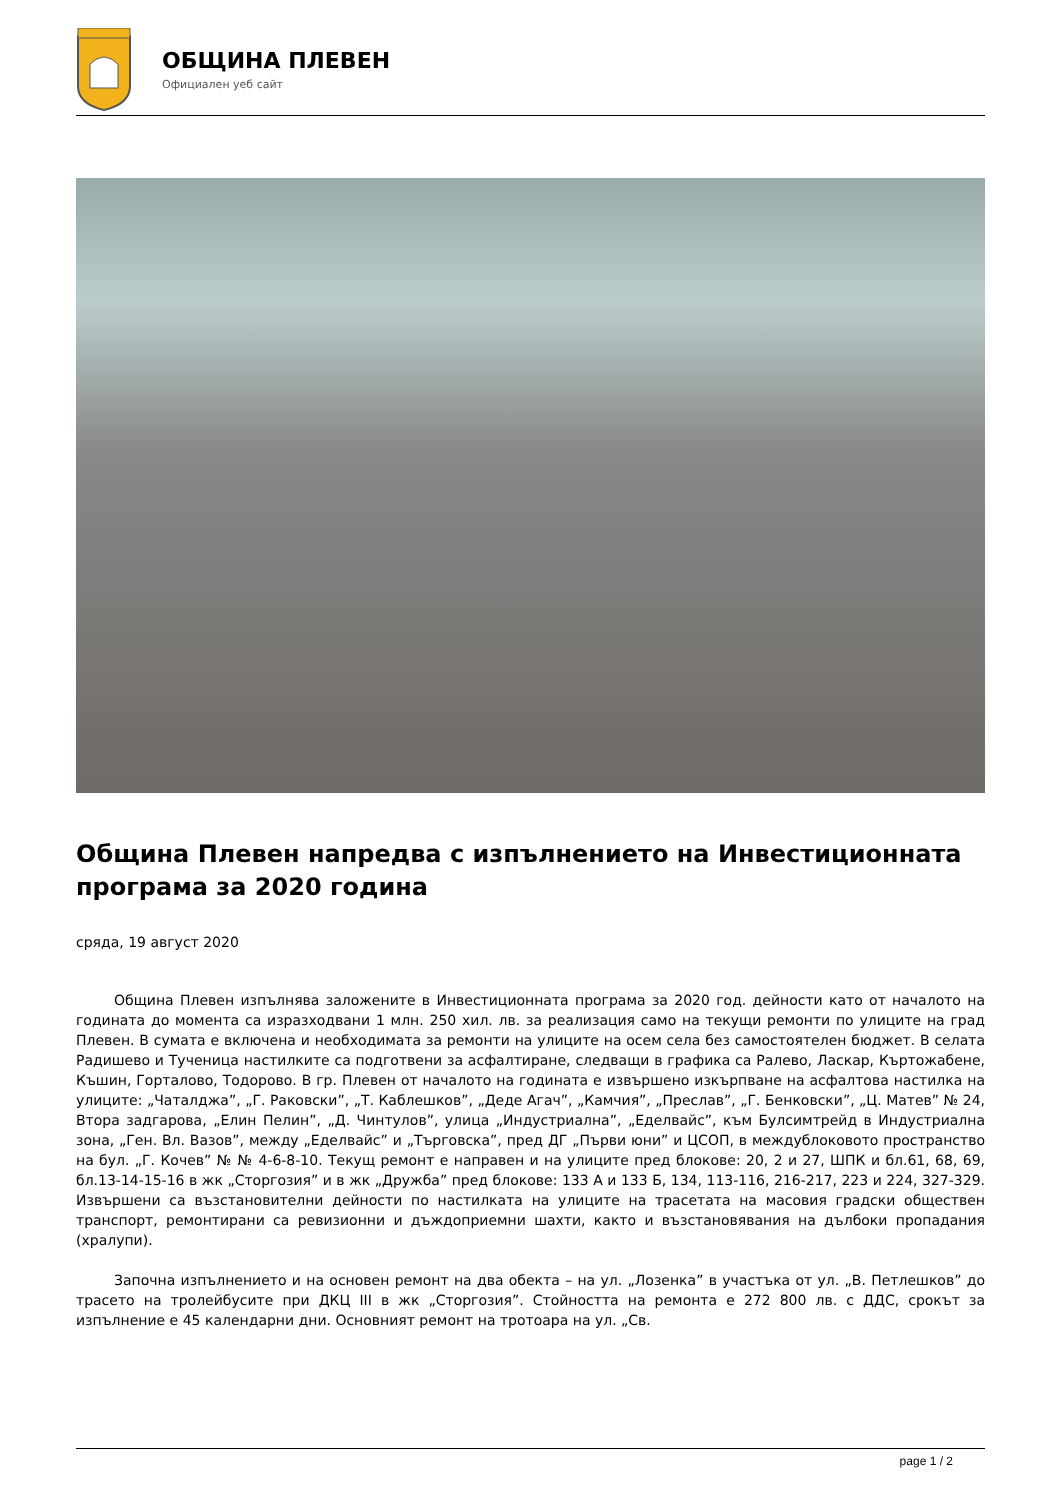ОБЩИНА ПЛЕВЕН
Официален уеб сайт
Община Плевен напредва с изпълнението на Инвестиционната програма за 2020 година
сряда, 19 август 2020
Община Плевен изпълнява заложените в Инвестиционната програма за 2020 год. дейности като от началото на годината до момента са изразходвани 1 млн. 250 хил. лв. за реализация само на текущи ремонти по улиците на град Плевен. В сумата е включена и необходимата за ремонти на улиците на осем села без самостоятелен бюджет. В селата Радишево и Тученица настилките са подготвени за асфалтиране, следващи в графика са Ралево, Ласкар, Къртожабене, Къшин, Горталово, Тодорово. В гр. Плевен от началото на годината е извършено изкърпване на асфалтова настилка на улиците: „Чаталджа”, „Г. Раковски”, „Т. Каблешков”, „Деде Агач”, „Камчия”, „Преслав”, „Г. Бенковски”, „Ц. Матев” № 24, Втора задгарова, „Елин Пелин”, „Д. Чинтулов”, улица „Индустриална”, „Еделвайс”, към Булсимтрейд в Индустриална зона, „Ген. Вл. Вазов”, между „Еделвайс” и „Търговска”, пред ДГ „Първи юни” и ЦСОП, в междублоковото пространство на бул. „Г. Кочев” № № 4-6-8-10. Текущ ремонт е направен и на улиците пред блокове: 20, 2 и 27, ШПК и бл.61, 68, 69, бл.13-14-15-16 в жк „Сторгозия” и в жк „Дружба” пред блокове: 133 А и 133 Б, 134, 113-116, 216-217, 223 и 224, 327-329. Извършени са възстановителни дейности по настилката на улиците на трасетата на масовия градски обществен транспорт, ремонтирани са ревизионни и дъждоприемни шахти, както и възстановявания на дълбоки пропадания (хралупи).
Започна изпълнението и на основен ремонт на два обекта – на ул. „Лозенка” в участъка от ул. „В. Петлешков” до трасето на тролейбусите при ДКЦ III в жк „Сторгозия”. Стойността на ремонта е 272 800 лв. с ДДС, срокът за изпълнение е 45 календарни дни. Основният ремонт на тротоара на ул. „Св.
page 1 / 2